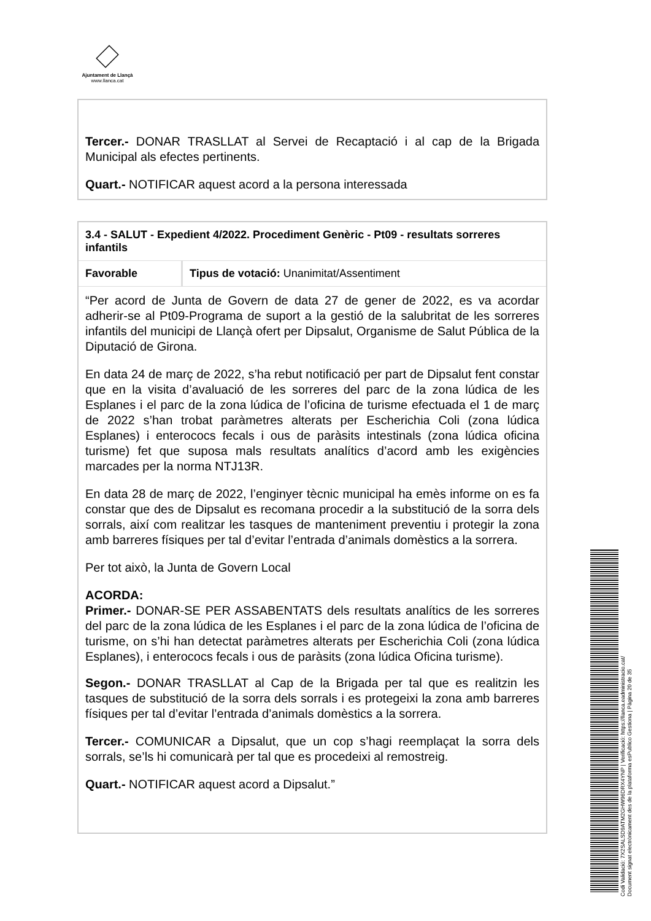Ajuntament de Llançà
www.llanca.cat
Tercer.- DONAR TRASLLAT al Servei de Recaptació i al cap de la Brigada Municipal als efectes pertinents.
Quart.- NOTIFICAR aquest acord a la persona interessada
| 3.4 - SALUT - Expedient 4/2022. Procediment Genèric - Pt09 - resultats sorreres infantils | |
| Favorable | Tipus de votació: Unanimitat/Assentiment |
“Per acord de Junta de Govern de data 27 de gener de 2022, es va acordar adherir-se al Pt09-Programa de suport a la gestió de la salubritat de les sorreres infantils del municipi de Llançà ofert per Dipsalut, Organisme de Salut Pública de la Diputació de Girona.
En data 24 de març de 2022, s’ha rebut notificació per part de Dipsalut fent constar que en la visita d’avaluació de les sorreres del parc de la zona lúdica de les Esplanes i el parc de la zona lúdica de l’oficina de turisme efectuada el 1 de març de 2022 s’han trobat paràmetres alterats per Escherichia Coli (zona lúdica Esplanes) i enterococs fecals i ous de paràsits intestinals (zona lúdica oficina turisme) fet que suposa mals resultats analítics d’acord amb les exigències marcades per la norma NTJ13R.
En data 28 de març de 2022, l’enginyer tècnic municipal ha emès informe on es fa constar que des de Dipsalut es recomana procedir a la substitució de la sorra dels sorrals, així com realitzar les tasques de manteniment preventiu i protegir la zona amb barreres físiques per tal d’evitar l’entrada d’animals domèstics a la sorrera.
Per tot això, la Junta de Govern Local
ACORDA:
Primer.- DONAR-SE PER ASSABENTATS dels resultats analítics de les sorreres del parc de la zona lúdica de les Esplanes i el parc de la zona lúdica de l’oficina de turisme, on s’hi han detectat paràmetres alterats per Escherichia Coli (zona lúdica Esplanes), i enterococs fecals i ous de paràsits (zona lúdica Oficina turisme).
Segon.- DONAR TRASLLAT al Cap de la Brigada per tal que es realitzin les tasques de substitució de la sorra dels sorrals i es protegeixi la zona amb barreres físiques per tal d’evitar l’entrada d’animals domèstics a la sorrera.
Tercer.- COMUNICAR a Dipsalut, que un cop s’hagi reemplaçat la sorra dels sorrals, se’ls hi comunicarà per tal que es procedeixi al remostreig.
Quart.- NOTIFICAR aquest acord a Dipsalut.”
Codi Validació: 7X2SALSD9ATM2GHW96DRX4YNP | Verificació: https://llanca.eadministracio.cat/
Document signat electrònicament des de la plataforma esPublico Gestiona | Pàgina 20 de 35